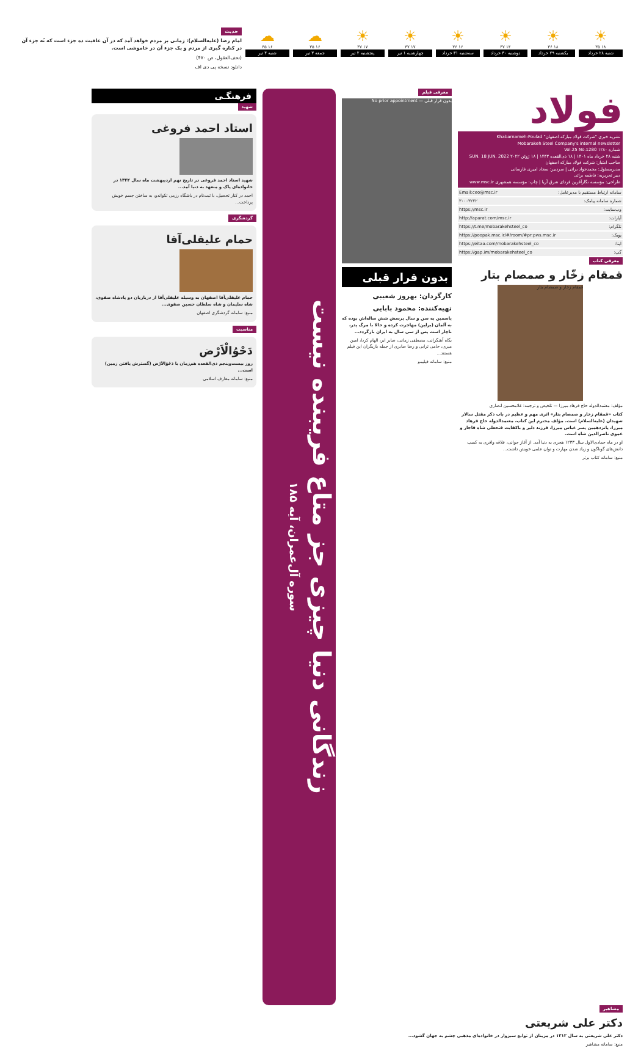☀
۱۸ ۳۵
شنبه ۲۸ خرداد
☀
۱۸ ۳۶
یکشنبه ۲۹ خرداد
☀
۱۴ ۳۷
دوشنبه ۳۰ خرداد
☀
۱۶ ۳۶
سه‌شنبه ۳۱ خرداد
☀
۱۷ ۳۷
چهارشنبه ۱ تیر
☀
۱۷ ۳۷
پنجشنبه ۲ تیر
☁
۱۶ ۳۵
جمعه ۳ تیر
☁
۱۶ ۳۵
شنبه ۴ تیر
حدیث
امام رضا (علیه‌السلام): زمانی بر مردم خواهد آمد که در آن عافیت ده جزء است که نُه جزء آن در کناره گیری از مردم و یک جزء آن در خاموشی است.
(تحف‌العقول، ص ۴۷۰)
دانلود نسخه پی دی اف
فولاد
نشریه خبری "شرکت فولاد مبارکه اصفهان" Khabarnameh-Foulad
Mobarakeh Steel Company's internal newsletter
شماره ۱۲۸۰ Vol.25 No.1280
شنبه ۲۸ خرداد ماه ۱۴۰۱ | ۱۸ ذی‌القعده ۱۴۴۳ | ۱۸ ژوئن ۲۰۲۲ SUN. 18 JUN. 2022
صاحب امتیاز: شرکت فولاد مبارکه اصفهان
مدیرمسئول: محمدجواد براتی | سردبیر: سجاد امیری فارسانی
دبیر تحریریه: فاطمه براتی
طراحی: مؤسسه نگارآفرین فردای شرق آریا | چاپ: مؤسسه همشهری www.msc.ir
سامانه ارتباط مستقیم با مدیرعامل: Email:ceo@msc.ir
شماره سامانه پیامک: ۳۰۰۰۳۲۲۲
وب‌سایت: https://msc.ir
آپارات: http://aparat.com/msc.ir
تلگرام: https://t.me/mobarakehsteel_co
پویک: https://poopak.msc.ir/#/room/#pr:pws.msc.ir
ایتا: https://eitaa.com/mobarakehsteel_co
گپ: https://gap.im/mobarakehsteel_co
معرفی کتاب
قمقام زخّار و صمصام بتار
قمقام زخار و صمصام بتار
مؤلف: معتمدالدوله حاج فرهاد میرزا — تلخیص و ترجمه: غلامحسین انصاری
کتاب «قمقام زخار و صمصام بتار» اثری مهم و عظیم در باب ذکر مقتل سالار شهیدان (علیه‌السلام) است. مؤلف محترم این کتاب، معتمدالدوله حاج فرهاد میرزا، پانزدهمین پسر عباس میرزا، فرزند دلیر و باکفایت فتحعلی شاه قاجار و عموی ناصرالدین شاه است.
او در ماه جمادی‌الاول سال ۱۲۳۳ هجری به دنیا آمد. از آغاز جوانی، علاقه وافری به کسب دانش‌های گوناگون و زیاد شدن مهارت و توان علمی خویش داشت...
منبع: سامانه کتاب برتر
معرفی فیلم
بدون قرار قبلی — No prior appointment
بدون قرار قبلی
کارگردان: بهروز شعیبی
تهیه‌کننده: محمود بابایی
یاسمین به سن و سال پرسش شش ساله‌اش بوده که به آلمان (برلین) مهاجرت کرده و حالا با مرگ پدر، ناچار است پس از سی سال به ایران بازگردد...
بگاه آهنگرانی، مصطفی زمانی، صابر ابر، الهام کردا، امین میری، حامی ترابی و رضا صابری از جمله بازیگران این فیلم هستند...
منبع: سامانه فیلیمو
زندگانی دنیا چیزی جز متاع فریبنده نیست
سوره آل‌عمران، آیه ۱۸۵
فرهنگـی
شهید
استاد احمد فروغی
شهید استاد احمد فروغی در تاریخ نهم اردیبهشت ماه سال ۱۳۴۴ در خانواده‌ای پاک و متعهد به دنیا آمد...
احمد در کنار تحصیل، با ثبت‌نام در باشگاه رزمی تکواندو، به ساختن جسم خویش پرداخت...
گردشگری
حمام علیقلی‌آقا
حمام علیقلی‌آقا اصفهان به وسیله علیقلی‌آقا از درباریان دو پادشاه صفوی، شاه سلیمان و شاه سلطان حسین صفوی...
منبع: سامانه گردشگری اصفهان
مناسبت
دَحْوُالْاَرْض
روز بیست‌وپنجم ذی‌القعده هم‌زمان با دَحْوُالاَرْض (گسترش یافتن زمین) است...
منبع: سامانه معارف اسلامی
مشاهیر
دکتر علی شریعتی
دکتر علی شریعتی به سال ۱۳۱۲ در مزینان از توابع سبزوار در خانواده‌ای مذهبی چشم به جهان گشود...
منبع: سامانه مشاهیر